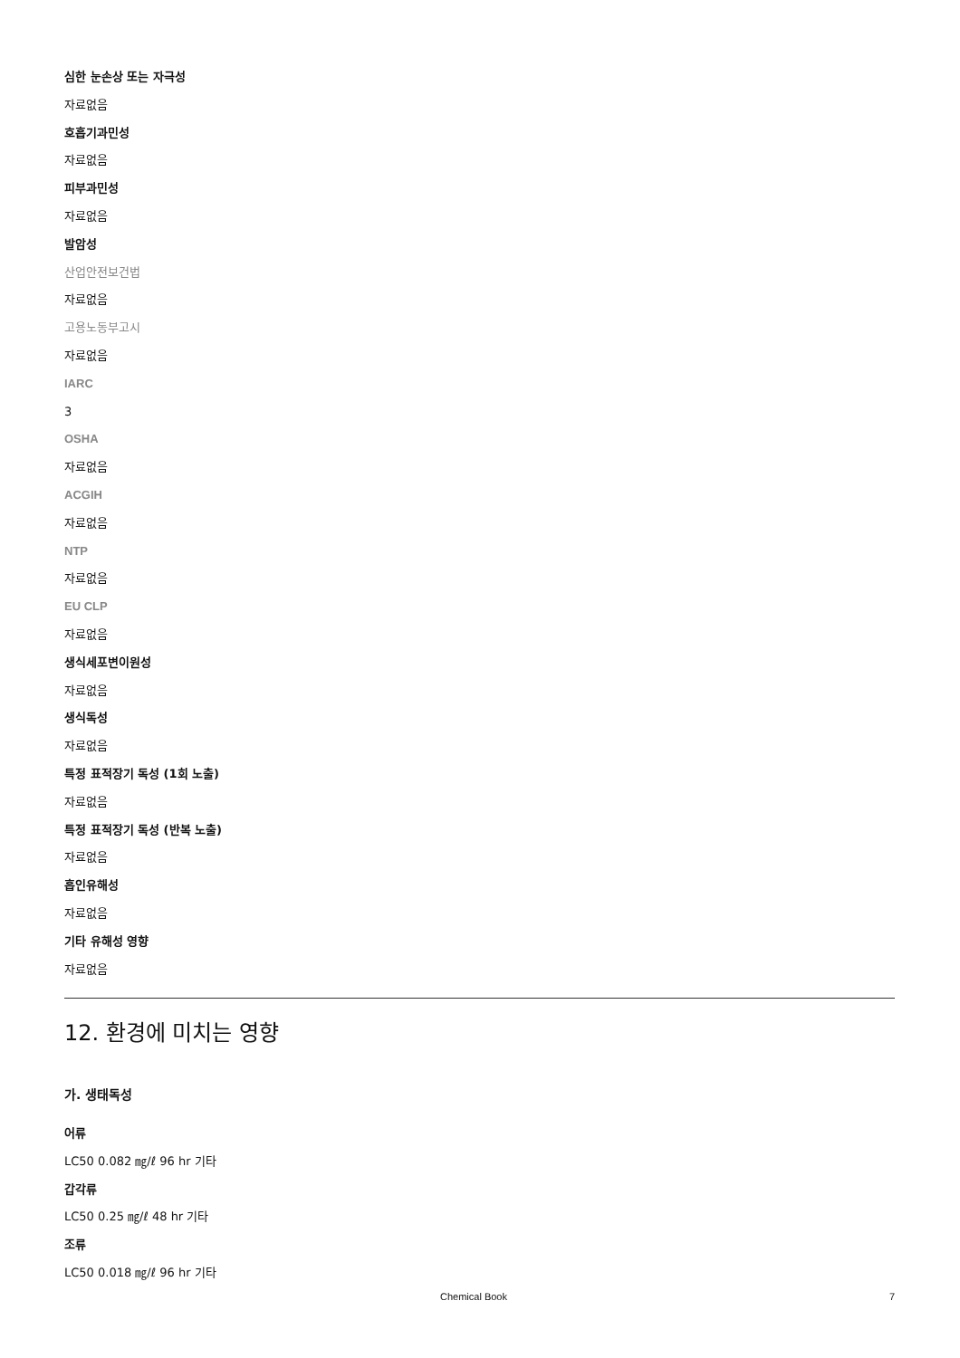심한 눈손상 또는 자극성
자료없음
호흡기과민성
자료없음
피부과민성
자료없음
발암성
산업안전보건법
자료없음
고용노동부고시
자료없음
IARC
3
OSHA
자료없음
ACGIH
자료없음
NTP
자료없음
EU CLP
자료없음
생식세포변이원성
자료없음
생식독성
자료없음
특정 표적장기 독성 (1회 노출)
자료없음
특정 표적장기 독성 (반복 노출)
자료없음
흡인유해성
자료없음
기타 유해성 영향
자료없음
12. 환경에 미치는 영향
가. 생태독성
어류
LC50 0.082 ㎎/ℓ 96 hr 기타
갑각류
LC50 0.25 ㎎/ℓ 48 hr 기타
조류
LC50 0.018 ㎎/ℓ 96 hr 기타
Chemical Book 7